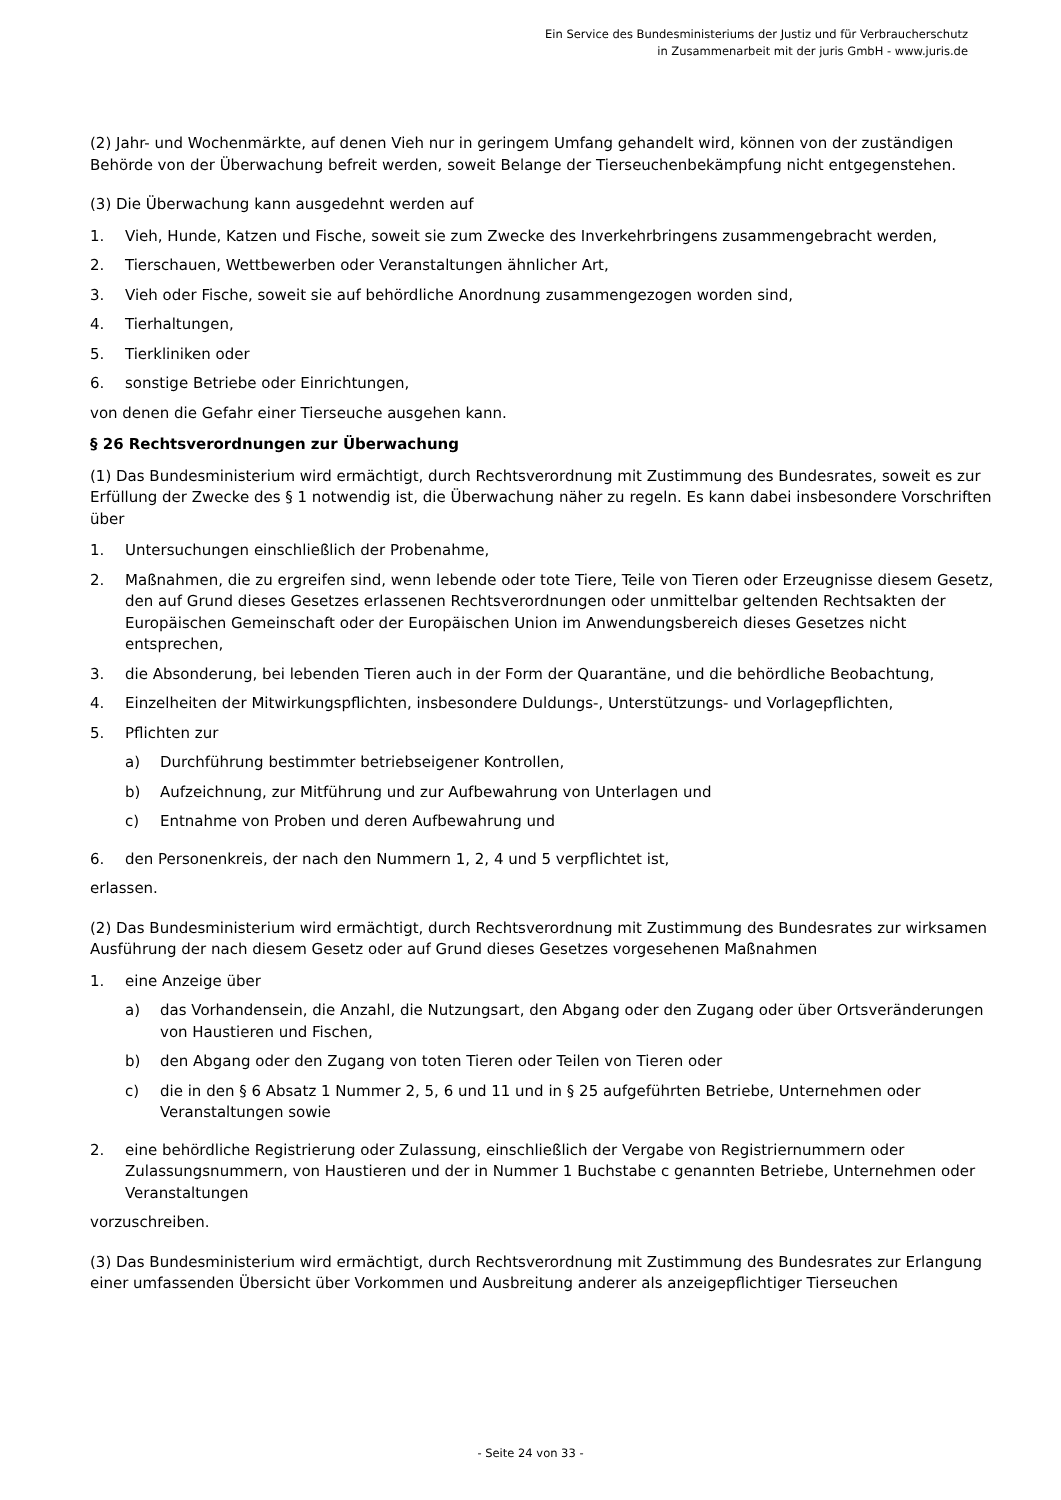Ein Service des Bundesministeriums der Justiz und für Verbraucherschutz
in Zusammenarbeit mit der juris GmbH - www.juris.de
(2) Jahr- und Wochenmärkte, auf denen Vieh nur in geringem Umfang gehandelt wird, können von der zuständigen Behörde von der Überwachung befreit werden, soweit Belange der Tierseuchenbekämpfung nicht entgegenstehen.
(3) Die Überwachung kann ausgedehnt werden auf
1. Vieh, Hunde, Katzen und Fische, soweit sie zum Zwecke des Inverkehrbringens zusammengebracht werden,
2. Tierschauen, Wettbewerben oder Veranstaltungen ähnlicher Art,
3. Vieh oder Fische, soweit sie auf behördliche Anordnung zusammengezogen worden sind,
4. Tierhaltungen,
5. Tierkliniken oder
6. sonstige Betriebe oder Einrichtungen,
von denen die Gefahr einer Tierseuche ausgehen kann.
§ 26 Rechtsverordnungen zur Überwachung
(1) Das Bundesministerium wird ermächtigt, durch Rechtsverordnung mit Zustimmung des Bundesrates, soweit es zur Erfüllung der Zwecke des § 1 notwendig ist, die Überwachung näher zu regeln. Es kann dabei insbesondere Vorschriften über
1. Untersuchungen einschließlich der Probenahme,
2. Maßnahmen, die zu ergreifen sind, wenn lebende oder tote Tiere, Teile von Tieren oder Erzeugnisse diesem Gesetz, den auf Grund dieses Gesetzes erlassenen Rechtsverordnungen oder unmittelbar geltenden Rechtsakten der Europäischen Gemeinschaft oder der Europäischen Union im Anwendungsbereich dieses Gesetzes nicht entsprechen,
3. die Absonderung, bei lebenden Tieren auch in der Form der Quarantäne, und die behördliche Beobachtung,
4. Einzelheiten der Mitwirkungspflichten, insbesondere Duldungs-, Unterstützungs- und Vorlagepflichten,
5. Pflichten zur
a) Durchführung bestimmter betriebseigener Kontrollen,
b) Aufzeichnung, zur Mitführung und zur Aufbewahrung von Unterlagen und
c) Entnahme von Proben und deren Aufbewahrung und
6. den Personenkreis, der nach den Nummern 1, 2, 4 und 5 verpflichtet ist,
erlassen.
(2) Das Bundesministerium wird ermächtigt, durch Rechtsverordnung mit Zustimmung des Bundesrates zur wirksamen Ausführung der nach diesem Gesetz oder auf Grund dieses Gesetzes vorgesehenen Maßnahmen
1. eine Anzeige über
a) das Vorhandensein, die Anzahl, die Nutzungsart, den Abgang oder den Zugang oder über Ortsveränderungen von Haustieren und Fischen,
b) den Abgang oder den Zugang von toten Tieren oder Teilen von Tieren oder
c) die in den § 6 Absatz 1 Nummer 2, 5, 6 und 11 und in § 25 aufgeführten Betriebe, Unternehmen oder Veranstaltungen sowie
2. eine behördliche Registrierung oder Zulassung, einschließlich der Vergabe von Registriernummern oder Zulassungsnummern, von Haustieren und der in Nummer 1 Buchstabe c genannten Betriebe, Unternehmen oder Veranstaltungen
vorzuschreiben.
(3) Das Bundesministerium wird ermächtigt, durch Rechtsverordnung mit Zustimmung des Bundesrates zur Erlangung einer umfassenden Übersicht über Vorkommen und Ausbreitung anderer als anzeigepflichtiger Tierseuchen
- Seite 24 von 33 -